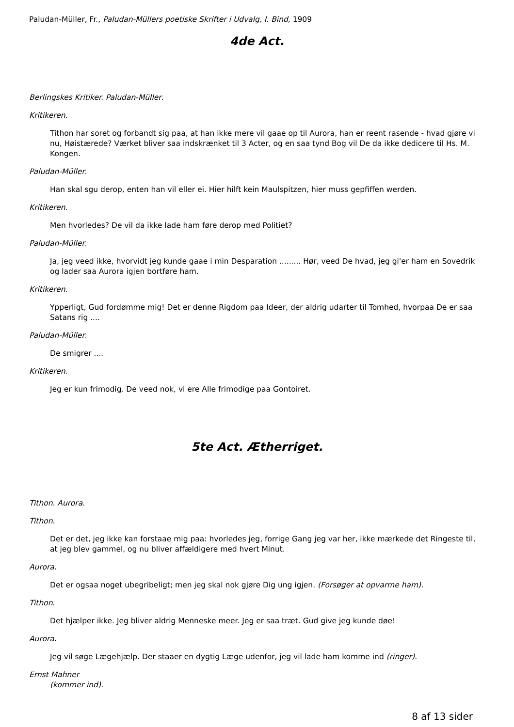Paludan-Müller, Fr., Paludan-Müllers poetiske Skrifter i Udvalg, I. Bind, 1909
4de Act.
Berlingskes Kritiker. Paludan-Müller.
Kritikeren.
Tithon har soret og forbandt sig paa, at han ikke mere vil gaae op til Aurora, han er reent rasende - hvad gjøre vi nu, Høistærede? Værket bliver saa indskrænket til 3 Acter, og en saa tynd Bog vil De da ikke dedicere til Hs. M. Kongen.
Paludan-Müller.
Han skal sgu derop, enten han vil eller ei. Hier hilft kein Maulspitzen, hier muss gepfiffen werden.
Kritikeren.
Men hvorledes? De vil da ikke lade ham føre derop med Politiet?
Paludan-Müller.
Ja, jeg veed ikke, hvorvidt jeg kunde gaae i min Desparation ......... Hør, veed De hvad, jeg gi'er ham en Sovedrik og lader saa Aurora igjen bortføre ham.
Kritikeren.
Ypperligt, Gud fordømme mig! Det er denne Rigdom paa Ideer, der aldrig udarter til Tomhed, hvorpaa De er saa Satans rig ....
Paludan-Müller.
De smigrer ....
Kritikeren.
Jeg er kun frimodig. De veed nok, vi ere Alle frimodige paa Gontoiret.
5te Act. Ætherriget.
Tithon. Aurora.
Tithon.
Det er det, jeg ikke kan forstaae mig paa: hvorledes jeg, forrige Gang jeg var her, ikke mærkede det Ringeste til, at jeg blev gammel, og nu bliver affældigere med hvert Minut.
Aurora.
Det er ogsaa noget ubegribeligt; men jeg skal nok gjøre Dig ung igjen. (Forsøger at opvarme ham).
Tithon.
Det hjælper ikke. Jeg bliver aldrig Menneske meer. Jeg er saa træt. Gud give jeg kunde døe!
Aurora.
Jeg vil søge Lægehjælp. Der staaer en dygtig Læge udenfor, jeg vil lade ham komme ind (ringer).
Ernst Mahner
(kommer ind).
8 af 13 sider